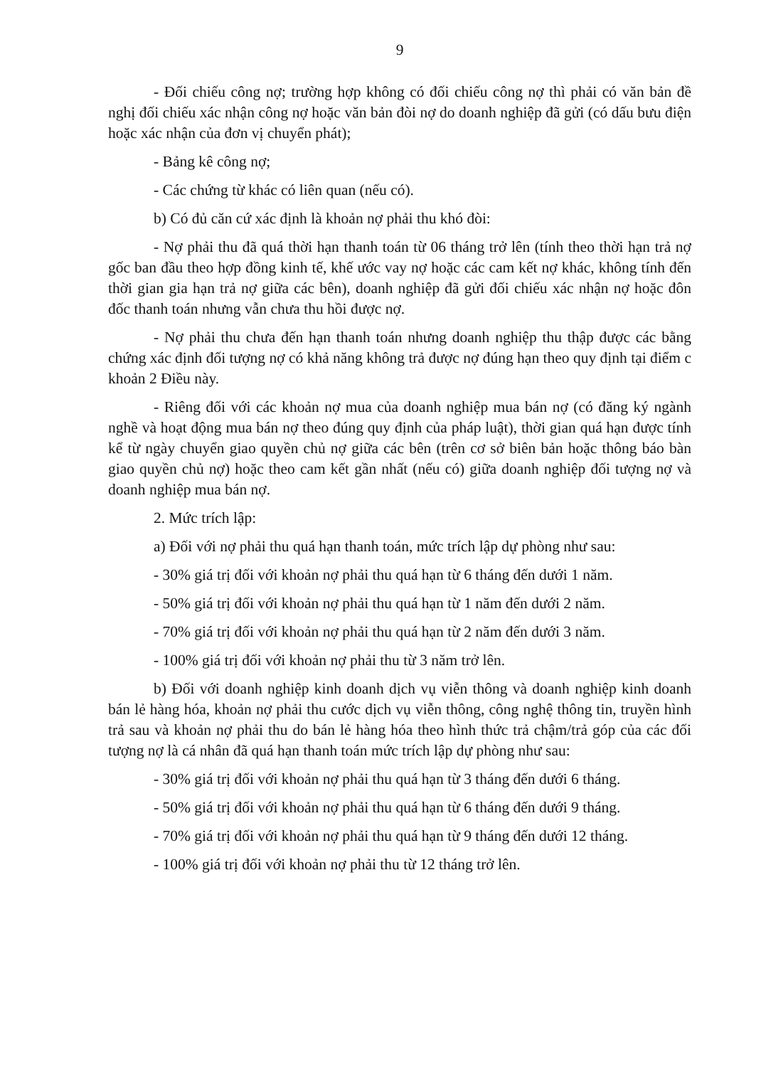9
- Đối chiếu công nợ; trường hợp không có đối chiếu công nợ thì phải có văn bản đề nghị đối chiếu xác nhận công nợ hoặc văn bản đòi nợ do doanh nghiệp đã gửi (có dấu bưu điện hoặc xác nhận của đơn vị chuyển phát);
- Bảng kê công nợ;
- Các chứng từ khác có liên quan (nếu có).
b) Có đủ căn cứ xác định là khoản nợ phải thu khó đòi:
- Nợ phải thu đã quá thời hạn thanh toán từ 06 tháng trở lên (tính theo thời hạn trả nợ gốc ban đầu theo hợp đồng kinh tế, khế ước vay nợ hoặc các cam kết nợ khác, không tính đến thời gian gia hạn trả nợ giữa các bên), doanh nghiệp đã gửi đối chiếu xác nhận nợ hoặc đôn đốc thanh toán nhưng vẫn chưa thu hồi được nợ.
- Nợ phải thu chưa đến hạn thanh toán nhưng doanh nghiệp thu thập được các bằng chứng xác định đối tượng nợ có khả năng không trả được nợ đúng hạn theo quy định tại điểm c khoản 2 Điều này.
- Riêng đối với các khoản nợ mua của doanh nghiệp mua bán nợ (có đăng ký ngành nghề và hoạt động mua bán nợ theo đúng quy định của pháp luật), thời gian quá hạn được tính kể từ ngày chuyển giao quyền chủ nợ giữa các bên (trên cơ sở biên bản hoặc thông báo bàn giao quyền chủ nợ) hoặc theo cam kết gần nhất (nếu có) giữa doanh nghiệp đối tượng nợ và doanh nghiệp mua bán nợ.
2. Mức trích lập:
a) Đối với nợ phải thu quá hạn thanh toán, mức trích lập dự phòng như sau:
- 30% giá trị đối với khoản nợ phải thu quá hạn từ 6 tháng đến dưới 1 năm.
- 50% giá trị đối với khoản nợ phải thu quá hạn từ 1 năm đến dưới 2 năm.
- 70% giá trị đối với khoản nợ phải thu quá hạn từ 2 năm đến dưới 3 năm.
- 100% giá trị đối với khoản nợ phải thu từ 3 năm trở lên.
b) Đối với doanh nghiệp kinh doanh dịch vụ viễn thông và doanh nghiệp kinh doanh bán lẻ hàng hóa, khoản nợ phải thu cước dịch vụ viễn thông, công nghệ thông tin, truyền hình trả sau và khoản nợ phải thu do bán lẻ hàng hóa theo hình thức trả chậm/trả góp của các đối tượng nợ là cá nhân đã quá hạn thanh toán mức trích lập dự phòng như sau:
- 30% giá trị đối với khoản nợ phải thu quá hạn từ 3 tháng đến dưới 6 tháng.
- 50% giá trị đối với khoản nợ phải thu quá hạn từ 6 tháng đến dưới 9 tháng.
- 70% giá trị đối với khoản nợ phải thu quá hạn từ 9 tháng đến dưới 12 tháng.
- 100% giá trị đối với khoản nợ phải thu từ 12 tháng trở lên.